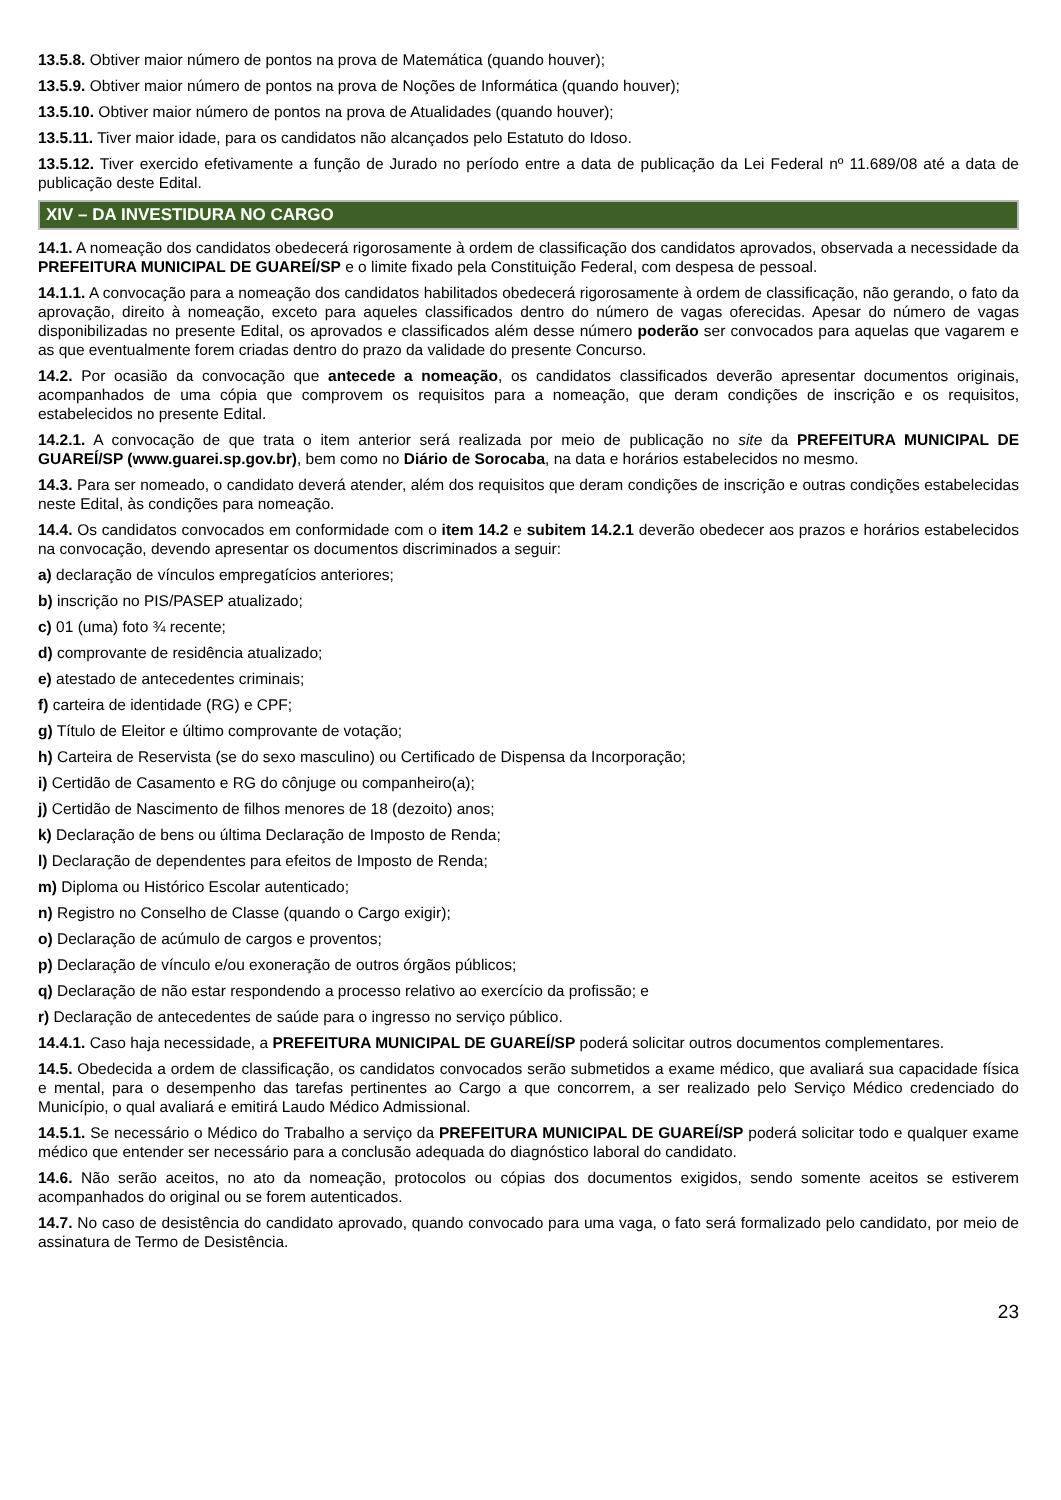13.5.8. Obtiver maior número de pontos na prova de Matemática (quando houver);
13.5.9. Obtiver maior número de pontos na prova de Noções de Informática (quando houver);
13.5.10. Obtiver maior número de pontos na prova de Atualidades (quando houver);
13.5.11. Tiver maior idade, para os candidatos não alcançados pelo Estatuto do Idoso.
13.5.12. Tiver exercido efetivamente a função de Jurado no período entre a data de publicação da Lei Federal nº 11.689/08 até a data de publicação deste Edital.
XIV – DA INVESTIDURA NO CARGO
14.1. A nomeação dos candidatos obedecerá rigorosamente à ordem de classificação dos candidatos aprovados, observada a necessidade da PREFEITURA MUNICIPAL DE GUAREÍ/SP e o limite fixado pela Constituição Federal, com despesa de pessoal.
14.1.1. A convocação para a nomeação dos candidatos habilitados obedecerá rigorosamente à ordem de classificação, não gerando, o fato da aprovação, direito à nomeação, exceto para aqueles classificados dentro do número de vagas oferecidas. Apesar do número de vagas disponibilizadas no presente Edital, os aprovados e classificados além desse número poderão ser convocados para aquelas que vagarem e as que eventualmente forem criadas dentro do prazo da validade do presente Concurso.
14.2. Por ocasião da convocação que antecede a nomeação, os candidatos classificados deverão apresentar documentos originais, acompanhados de uma cópia que comprovem os requisitos para a nomeação, que deram condições de inscrição e os requisitos, estabelecidos no presente Edital.
14.2.1. A convocação de que trata o item anterior será realizada por meio de publicação no site da PREFEITURA MUNICIPAL DE GUAREÍ/SP (www.guarei.sp.gov.br), bem como no Diário de Sorocaba, na data e horários estabelecidos no mesmo.
14.3. Para ser nomeado, o candidato deverá atender, além dos requisitos que deram condições de inscrição e outras condições estabelecidas neste Edital, às condições para nomeação.
14.4. Os candidatos convocados em conformidade com o item 14.2 e subitem 14.2.1 deverão obedecer aos prazos e horários estabelecidos na convocação, devendo apresentar os documentos discriminados a seguir:
a) declaração de vínculos empregatícios anteriores;
b) inscrição no PIS/PASEP atualizado;
c) 01 (uma) foto ¾ recente;
d) comprovante de residência atualizado;
e) atestado de antecedentes criminais;
f) carteira de identidade (RG) e CPF;
g) Título de Eleitor e último comprovante de votação;
h) Carteira de Reservista (se do sexo masculino) ou Certificado de Dispensa da Incorporação;
i) Certidão de Casamento e RG do cônjuge ou companheiro(a);
j) Certidão de Nascimento de filhos menores de 18 (dezoito) anos;
k) Declaração de bens ou última Declaração de Imposto de Renda;
l) Declaração de dependentes para efeitos de Imposto de Renda;
m) Diploma ou Histórico Escolar autenticado;
n) Registro no Conselho de Classe (quando o Cargo exigir);
o) Declaração de acúmulo de cargos e proventos;
p) Declaração de vínculo e/ou exoneração de outros órgãos públicos;
q) Declaração de não estar respondendo a processo relativo ao exercício da profissão; e
r) Declaração de antecedentes de saúde para o ingresso no serviço público.
14.4.1. Caso haja necessidade, a PREFEITURA MUNICIPAL DE GUAREÍ/SP poderá solicitar outros documentos complementares.
14.5. Obedecida a ordem de classificação, os candidatos convocados serão submetidos a exame médico, que avaliará sua capacidade física e mental, para o desempenho das tarefas pertinentes ao Cargo a que concorrem, a ser realizado pelo Serviço Médico credenciado do Município, o qual avaliará e emitirá Laudo Médico Admissional.
14.5.1. Se necessário o Médico do Trabalho a serviço da PREFEITURA MUNICIPAL DE GUAREÍ/SP poderá solicitar todo e qualquer exame médico que entender ser necessário para a conclusão adequada do diagnóstico laboral do candidato.
14.6. Não serão aceitos, no ato da nomeação, protocolos ou cópias dos documentos exigidos, sendo somente aceitos se estiverem acompanhados do original ou se forem autenticados.
14.7. No caso de desistência do candidato aprovado, quando convocado para uma vaga, o fato será formalizado pelo candidato, por meio de assinatura de Termo de Desistência.
23